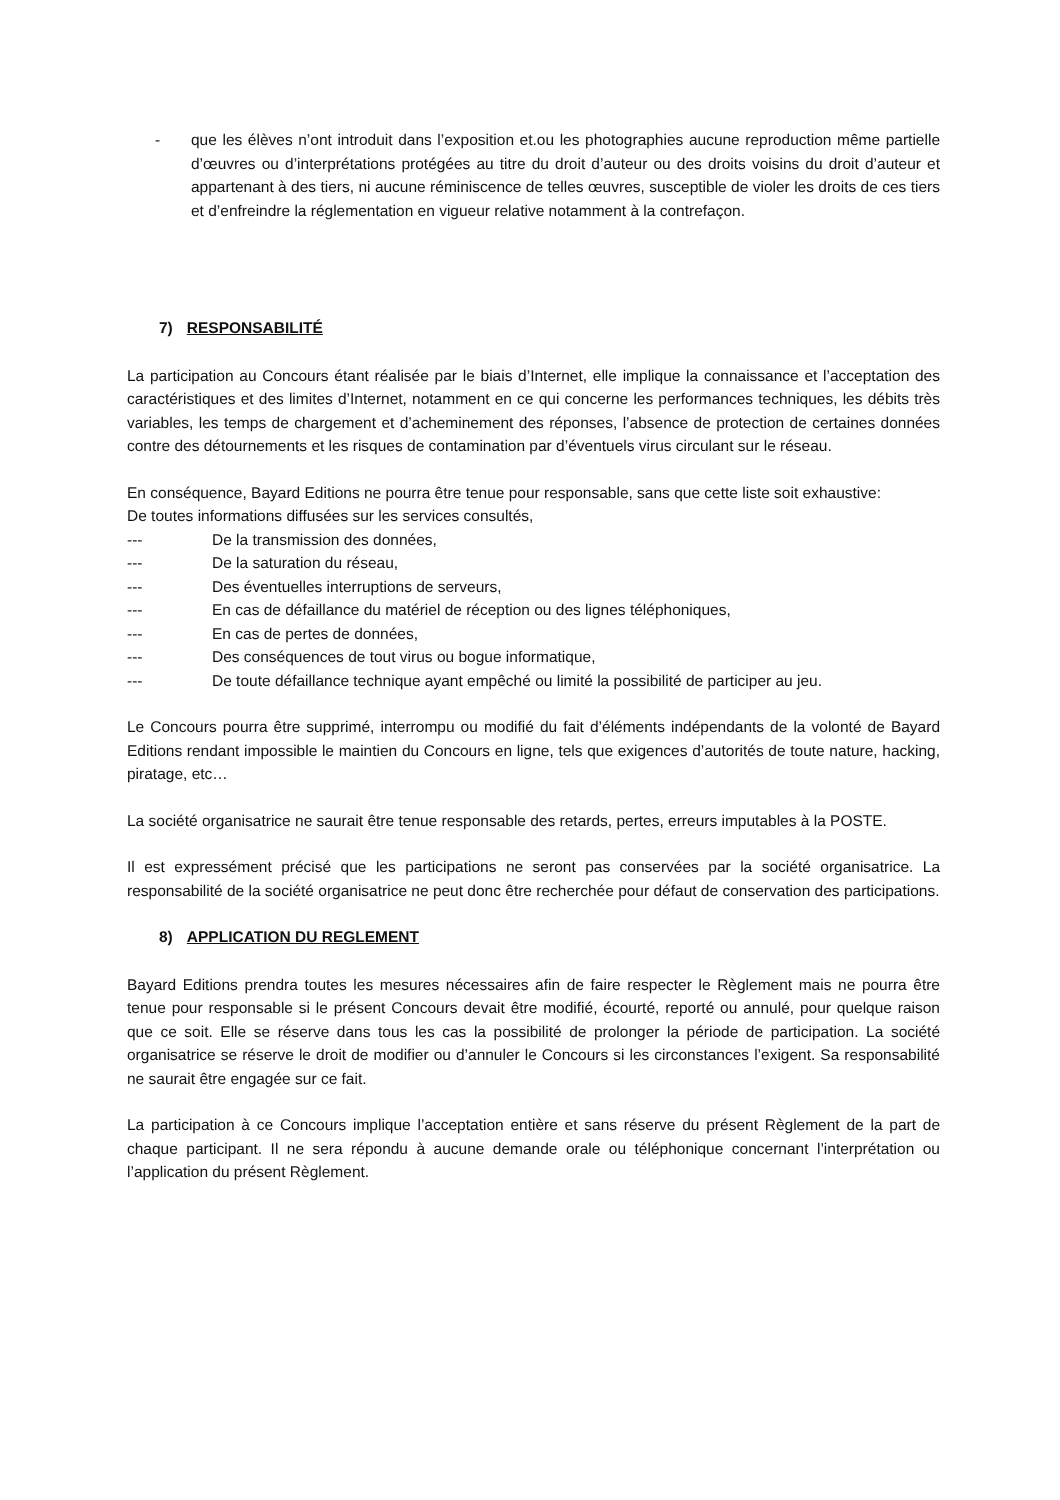- que les élèves n’ont introduit dans l’exposition et.ou les photographies aucune reproduction même partielle d’œuvres ou d’interprétations protégées au titre du droit d’auteur ou des droits voisins du droit d’auteur et appartenant à des tiers, ni aucune réminiscence de telles œuvres, susceptible de violer les droits de ces tiers et d’enfreindre la réglementation en vigueur relative notamment à la contrefaçon.
7) RESPONSABILITÉ
La participation au Concours étant réalisée par le biais d’Internet, elle implique la connaissance et l’acceptation des caractéristiques et des limites d’Internet, notamment en ce qui concerne les performances techniques, les débits très variables, les temps de chargement et d’acheminement des réponses, l’absence de protection de certaines données contre des détournements et les risques de contamination par d’éventuels virus circulant sur le réseau.
En conséquence, Bayard Editions ne pourra être tenue pour responsable, sans que cette liste soit exhaustive:
De toutes informations diffusées sur les services consultés,
--- De la transmission des données,
--- De la saturation du réseau,
--- Des éventuelles interruptions de serveurs,
--- En cas de défaillance du matériel de réception ou des lignes téléphoniques,
--- En cas de pertes de données,
--- Des conséquences de tout virus ou bogue informatique,
--- De toute défaillance technique ayant empêché ou limité la possibilité de participer au jeu.
Le Concours pourra être supprimé, interrompu ou modifié du fait d’éléments indépendants de la volonté de Bayard Editions rendant impossible le maintien du Concours en ligne, tels que exigences d’autorités de toute nature, hacking, piratage, etc…
La société organisatrice ne saurait être tenue responsable des retards, pertes, erreurs imputables à la POSTE.
Il est expressément précisé que les participations ne seront pas conservées par la société organisatrice. La responsabilité de la société organisatrice ne peut donc être recherchée pour défaut de conservation des participations.
8) APPLICATION DU REGLEMENT
Bayard Editions prendra toutes les mesures nécessaires afin de faire respecter le Règlement mais ne pourra être tenue pour responsable si le présent Concours devait être modifié, écourté, reporté ou annulé, pour quelque raison que ce soit. Elle se réserve dans tous les cas la possibilité de prolonger la période de participation. La société organisatrice se réserve le droit de modifier ou d’annuler le Concours si les circonstances l’exigent. Sa responsabilité ne saurait être engagée sur ce fait.
La participation à ce Concours implique l’acceptation entière et sans réserve du présent Règlement de la part de chaque participant. Il ne sera répondu à aucune demande orale ou téléphonique concernant l’interprétation ou l’application du présent Règlement.